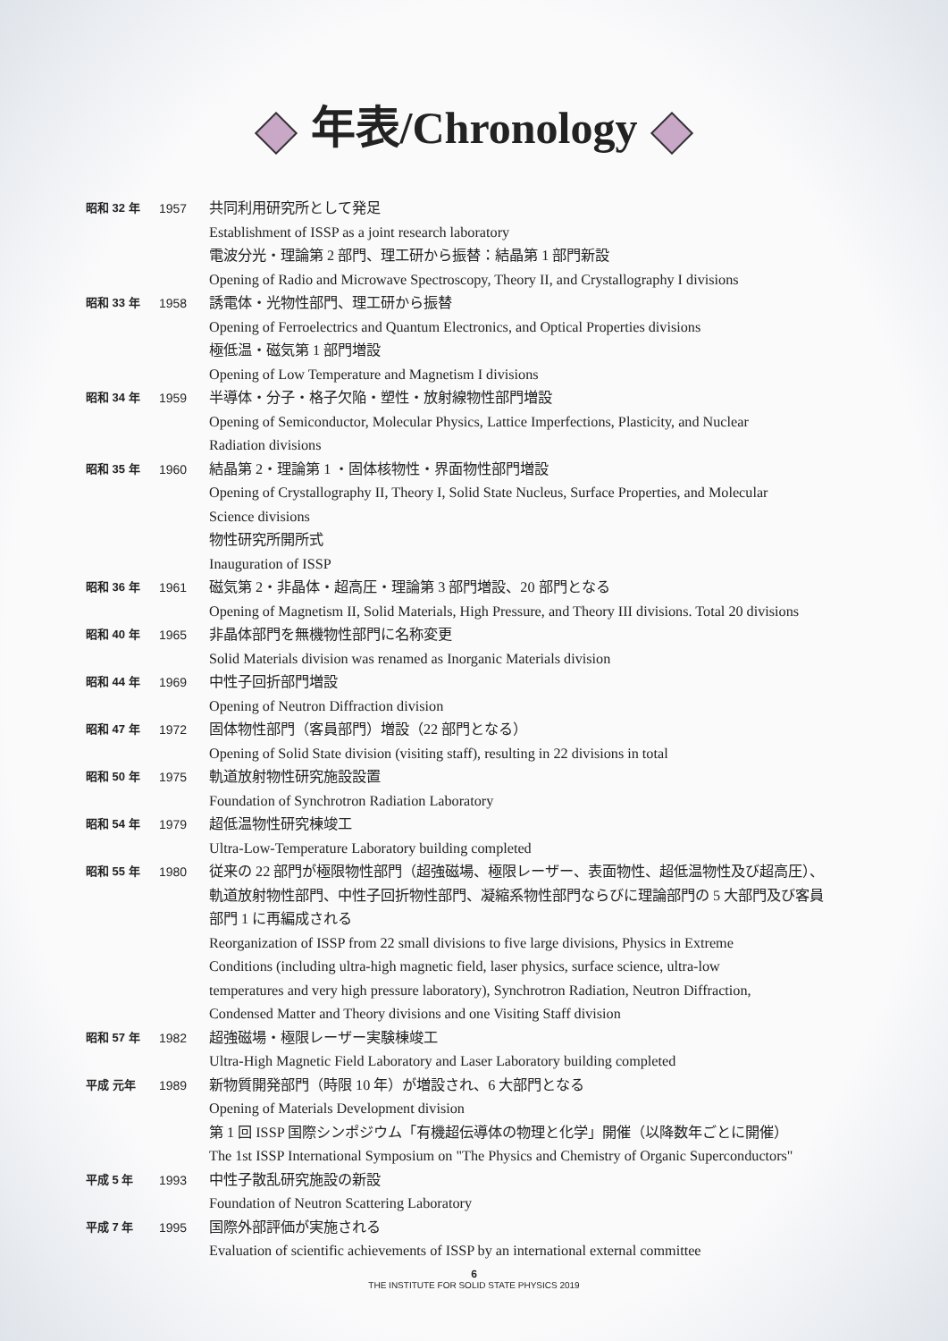年表/Chronology
| 昭和 32 年 | 1957 | 共同利用研究所として発足 Establishment of ISSP as a joint research laboratory 電波分光・理論第 2 部門、理工研から振替：結晶第 1 部門新設 Opening of Radio and Microwave Spectroscopy, Theory II, and Crystallography I divisions |
| 昭和 33 年 | 1958 | 誘電体・光物性部門、理工研から振替 Opening of Ferroelectrics and Quantum Electronics, and Optical Properties divisions 極低温・磁気第 1 部門増設 Opening of Low Temperature and Magnetism I divisions |
| 昭和 34 年 | 1959 | 半導体・分子・格子欠陥・塑性・放射線物性部門増設 Opening of Semiconductor, Molecular Physics, Lattice Imperfections, Plasticity, and Nuclear Radiation divisions |
| 昭和 35 年 | 1960 | 結晶第 2・理論第 1 ・固体核物性・界面物性部門増設 Opening of Crystallography II, Theory I, Solid State Nucleus, Surface Properties, and Molecular Science divisions 物性研究所開所式 Inauguration of ISSP |
| 昭和 36 年 | 1961 | 磁気第 2・非晶体・超高圧・理論第 3 部門増設、20 部門となる Opening of Magnetism II, Solid Materials, High Pressure, and Theory III divisions. Total 20 divisions |
| 昭和 40 年 | 1965 | 非晶体部門を無機物性部門に名称変更 Solid Materials division was renamed as Inorganic Materials division |
| 昭和 44 年 | 1969 | 中性子回折部門増設 Opening of Neutron Diffraction division |
| 昭和 47 年 | 1972 | 固体物性部門（客員部門）増設（22 部門となる） Opening of Solid State division (visiting staff), resulting in 22 divisions in total |
| 昭和 50 年 | 1975 | 軌道放射物性研究施設設置 Foundation of Synchrotron Radiation Laboratory |
| 昭和 54 年 | 1979 | 超低温物性研究棟竣工 Ultra-Low-Temperature Laboratory building completed |
| 昭和 55 年 | 1980 | 従来の 22 部門が極限物性部門（超強磁場、極限レーザー、表面物性、超低温物性及び超高圧）、 軌道放射物性部門、中性子回折物性部門、凝縮系物性部門ならびに理論部門の 5 大部門及び客員 部門 1 に再編成される Reorganization of ISSP from 22 small divisions to five large divisions, Physics in Extreme Conditions (including ultra-high magnetic field, laser physics, surface science, ultra-low temperatures and very high pressure laboratory), Synchrotron Radiation, Neutron Diffraction, Condensed Matter and Theory divisions and one Visiting Staff division |
| 昭和 57 年 | 1982 | 超強磁場・極限レーザー実験棟竣工 Ultra-High Magnetic Field Laboratory and Laser Laboratory building completed |
| 平成 元年 | 1989 | 新物質開発部門（時限 10 年）が増設され、6 大部門となる Opening of Materials Development division 第 1 回 ISSP 国際シンポジウム「有機超伝導体の物理と化学」開催（以降数年ごとに開催） The 1st ISSP International Symposium on "The Physics and Chemistry of Organic Superconductors" |
| 平成 5 年 | 1993 | 中性子散乱研究施設の新設 Foundation of Neutron Scattering Laboratory |
| 平成 7 年 | 1995 | 国際外部評価が実施される Evaluation of scientific achievements of ISSP by an international external committee |
6
THE INSTITUTE FOR SOLID STATE PHYSICS 2019